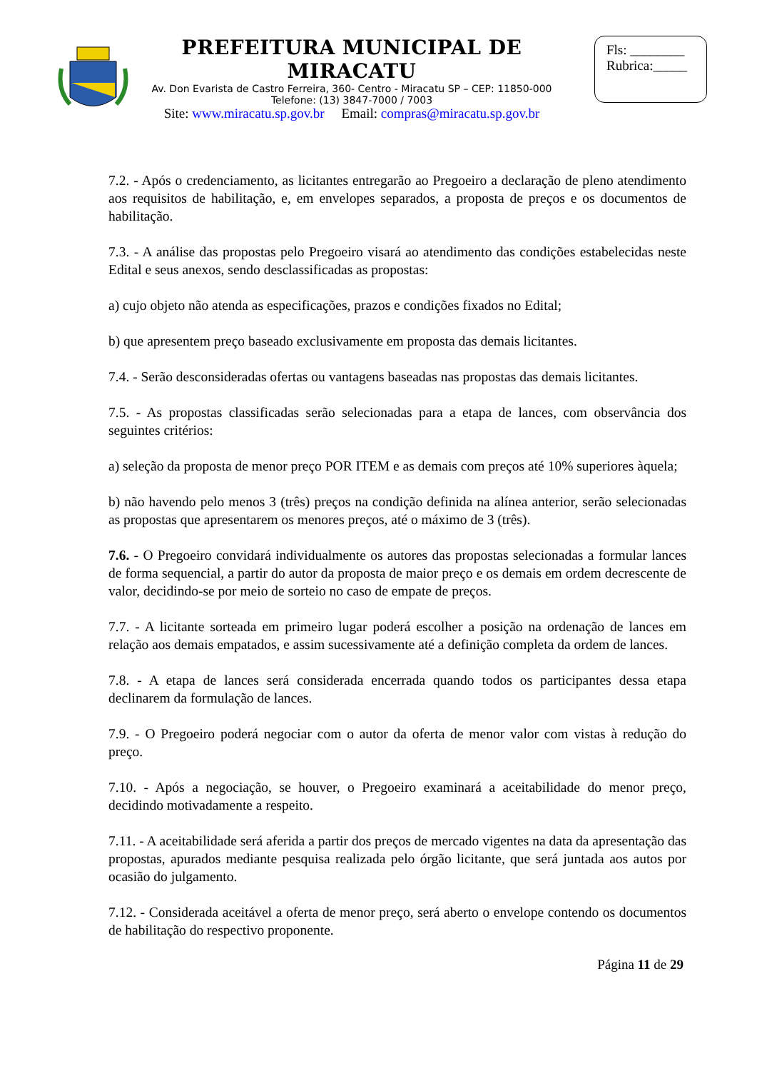PREFEITURA MUNICIPAL DE MIRACATU
Av. Don Evarista de Castro Ferreira, 360- Centro - Miracatu SP – CEP: 11850-000
Telefone: (13) 3847-7000 / 7003
Site: www.miracatu.sp.gov.br Email: compras@miracatu.sp.gov.br
Fls: ________
Rubrica:_____
7.2. - Após o credenciamento, as licitantes entregarão ao Pregoeiro a declaração de pleno atendimento aos requisitos de habilitação, e, em envelopes separados, a proposta de preços e os documentos de habilitação.
7.3. - A análise das propostas pelo Pregoeiro visará ao atendimento das condições estabelecidas neste Edital e seus anexos, sendo desclassificadas as propostas:
a) cujo objeto não atenda as especificações, prazos e condições fixados no Edital;
b) que apresentem preço baseado exclusivamente em proposta das demais licitantes.
7.4. - Serão desconsideradas ofertas ou vantagens baseadas nas propostas das demais licitantes.
7.5. - As propostas classificadas serão selecionadas para a etapa de lances, com observância dos seguintes critérios:
a) seleção da proposta de menor preço POR ITEM e as demais com preços até 10% superiores àquela;
b) não havendo pelo menos 3 (três) preços na condição definida na alínea anterior, serão selecionadas as propostas que apresentarem os menores preços, até o máximo de 3 (três).
7.6. - O Pregoeiro convidará individualmente os autores das propostas selecionadas a formular lances de forma sequencial, a partir do autor da proposta de maior preço e os demais em ordem decrescente de valor, decidindo-se por meio de sorteio no caso de empate de preços.
7.7. - A licitante sorteada em primeiro lugar poderá escolher a posição na ordenação de lances em relação aos demais empatados, e assim sucessivamente até a definição completa da ordem de lances.
7.8. - A etapa de lances será considerada encerrada quando todos os participantes dessa etapa declinarem da formulação de lances.
7.9. - O Pregoeiro poderá negociar com o autor da oferta de menor valor com vistas à redução do preço.
7.10. - Após a negociação, se houver, o Pregoeiro examinará a aceitabilidade do menor preço, decidindo motivadamente a respeito.
7.11. - A aceitabilidade será aferida a partir dos preços de mercado vigentes na data da apresentação das propostas, apurados mediante pesquisa realizada pelo órgão licitante, que será juntada aos autos por ocasião do julgamento.
7.12. - Considerada aceitável a oferta de menor preço, será aberto o envelope contendo os documentos de habilitação do respectivo proponente.
Página 11 de 29